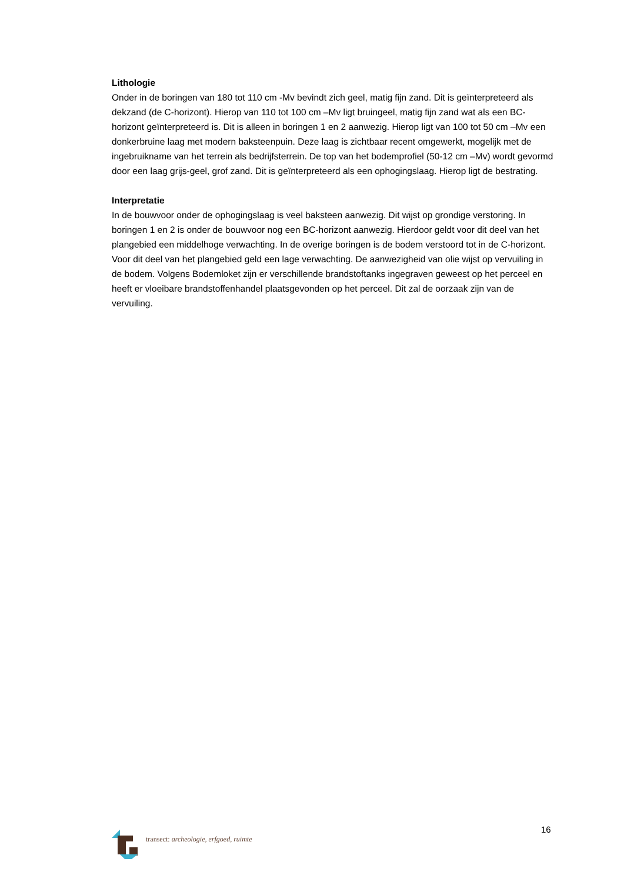Lithologie
Onder in de boringen van 180 tot 110 cm -Mv bevindt zich geel, matig fijn zand. Dit is geïnterpreteerd als dekzand (de C-horizont). Hierop van 110 tot 100 cm –Mv ligt bruingeel, matig fijn zand wat als een BC-horizont geïnterpreteerd is. Dit is alleen in boringen 1 en 2 aanwezig. Hierop ligt van 100 tot 50 cm –Mv een donkerbruine laag met modern baksteenpuin. Deze laag is zichtbaar recent omgewerkt, mogelijk met de ingebruikname van het terrein als bedrijfsterrein. De top van het bodemprofiel (50-12 cm –Mv) wordt gevormd door een laag grijs-geel, grof zand. Dit is geïnterpreteerd als een ophogingslaag. Hierop ligt de bestrating.
Interpretatie
In de bouwvoor onder de ophogingslaag is veel baksteen aanwezig. Dit wijst op grondige verstoring. In boringen 1 en 2 is onder de bouwvoor nog een BC-horizont aanwezig. Hierdoor geldt voor dit deel van het plangebied een middelhoge verwachting. In de overige boringen is de bodem verstoord tot in de C-horizont. Voor dit deel van het plangebied geld een lage verwachting. De aanwezigheid van olie wijst op vervuiling in de bodem. Volgens Bodemloket zijn er verschillende brandstoftanks ingegraven geweest op het perceel en heeft er vloeibare brandstoffenhandel plaatsgevonden op het perceel. Dit zal de oorzaak zijn van de vervuiling.
16
transect: archeologie, erfgoed, ruimte